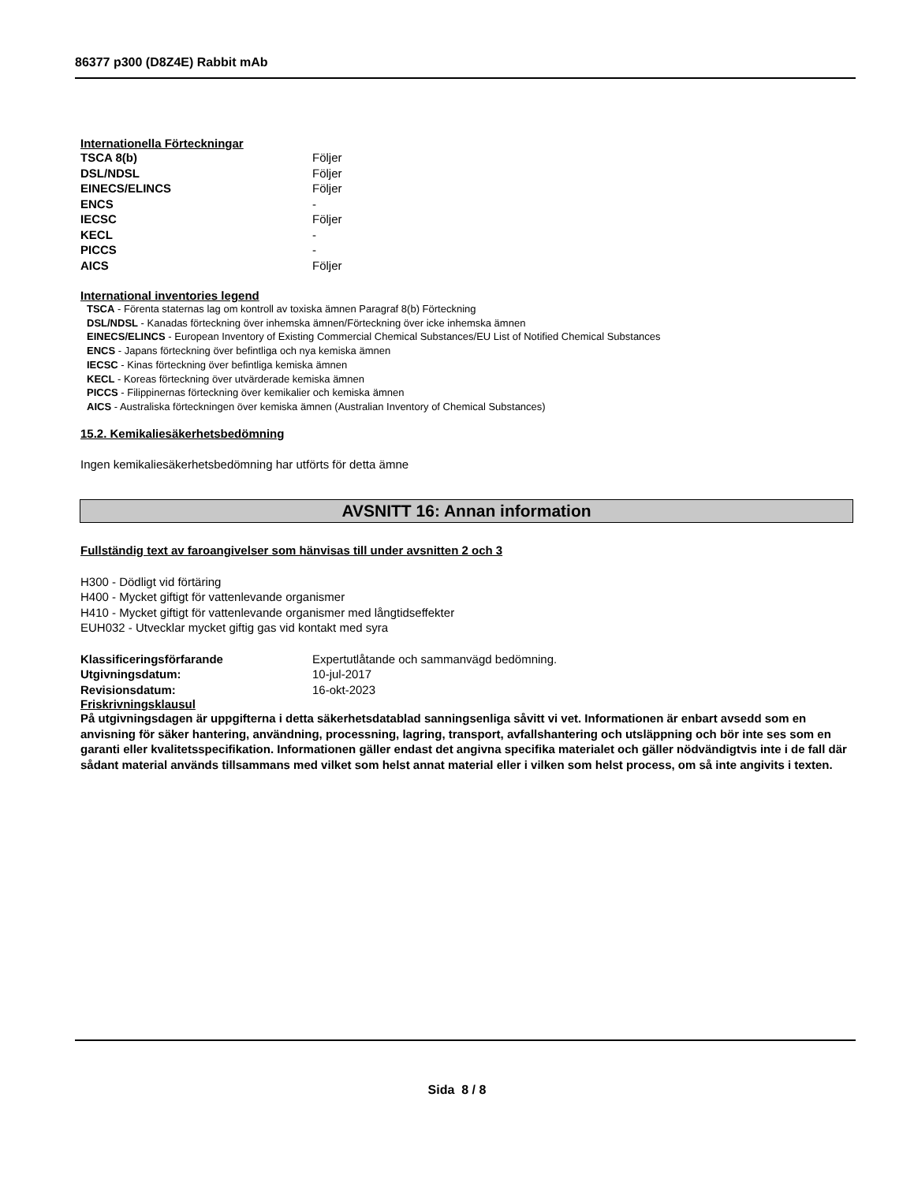86377 p300 (D8Z4E) Rabbit mAb
Internationella Förteckningar
| TSCA 8(b) | Följer |
| DSL/NDSL | Följer |
| EINECS/ELINCS | Följer |
| ENCS | - |
| IECSC | Följer |
| KECL | - |
| PICCS | - |
| AICS | Följer |
International inventories legend
TSCA - Förenta staternas lag om kontroll av toxiska ämnen Paragraf 8(b) Förteckning
DSL/NDSL - Kanadas förteckning över inhemska ämnen/Förteckning över icke inhemska ämnen
EINECS/ELINCS - European Inventory of Existing Commercial Chemical Substances/EU List of Notified Chemical Substances
ENCS - Japans förteckning över befintliga och nya kemiska ämnen
IECSC - Kinas förteckning över befintliga kemiska ämnen
KECL - Koreas förteckning över utvärderade kemiska ämnen
PICCS - Filippinernas förteckning över kemikalier och kemiska ämnen
AICS - Australiska förteckningen över kemiska ämnen (Australian Inventory of Chemical Substances)
15.2. Kemikaliesäkerhetsbedömning
Ingen kemikaliesäkerhetsbedömning har utförts för detta ämne
AVSNITT 16: Annan information
Fullständig text av faroangivelser som hänvisas till under avsnitten 2 och 3
H300 - Dödligt vid förtäring
H400 - Mycket giftigt för vattenlevande organismer
H410 - Mycket giftigt för vattenlevande organismer med långtidseffekter
EUH032 - Utvecklar mycket giftig gas vid kontakt med syra
| Klassificeringsförfarande | Expertutlåtande och sammanvägd bedömning. |
| Utgivningsdatum: | 10-jul-2017 |
| Revisionsdatum: | 16-okt-2023 |
Friskrivningsklausul
På utgivningsdagen är uppgifterna i detta säkerhetsdatablad sanningsenliga såvitt vi vet. Informationen är enbart avsedd som en anvisning för säker hantering, användning, processning, lagring, transport, avfallshantering och utsläppning och bör inte ses som en garanti eller kvalitetsspecifikation. Informationen gäller endast det angivna specifika materialet och gäller nödvändigtvis inte i de fall där sådant material används tillsammans med vilket som helst annat material eller i vilken som helst process, om så inte angivits i texten.
Sida 8 / 8